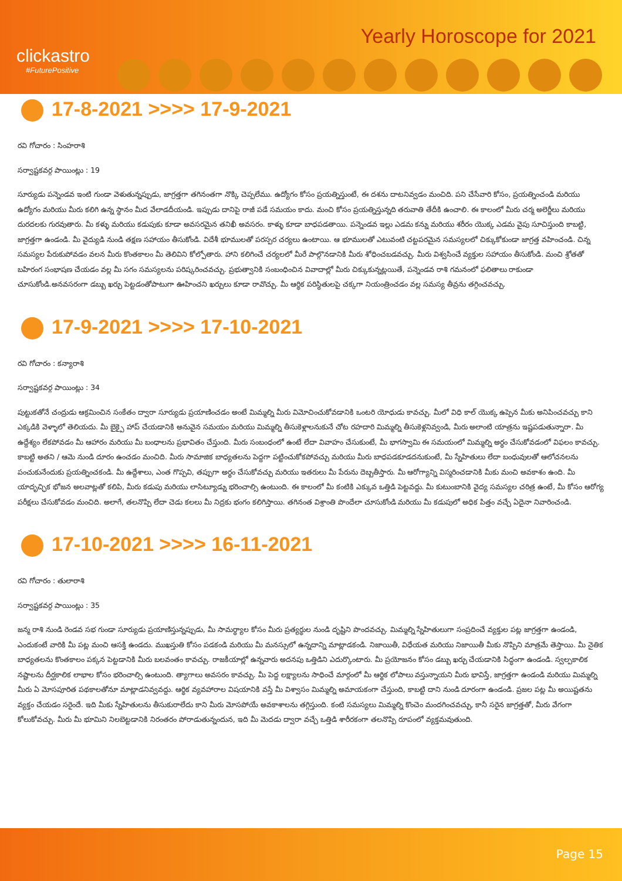clickastro
#FuturePositive
Yearly Horoscope for 2021
17-8-2021 >>>> 17-9-2021
రవి గోచారం : సింహరాశి
సర్వాష్టకవర్గ పాయింట్లు : 19
సూర్యుడు పన్నెండవ ఇంటి గుండా వెళుతున్నప్పుడు, జాగ్రత్తగా తగినంతగా నొక్కి చెప్పలేము. ఉద్యోగం కోసం ప్రయత్నిస్తుంటే, ఈ దశను దాటనివ్వడం మంచిది. పని చేసేవారి కోసం, ప్రయత్నించండి మరియు ఉద్యోగం మరియు మీరు కలిగి ఉన్న స్థానం మీద వేలాడదీయండి. ఇప్పుడు దానిపై రాజీ పడే సమయం కాదు. మంచి కోసం ప్రయత్నిస్తున్నది తరువాతి తేదీకి ఉంచాలి. ఈ కాలంలో మీరు చర్మ అలెర్జీలు మరియు దురదలకు గురవుతారు. మీ కళ్ళు మరియు కడుపుకు కూడా అవసరమైన తనిఖీ అవసరం. కాళ్ళు కూడా బాధపడతాయి. పన్నెండవ ఇల్లు ఎడమ కన్ను మరియు శరీరం యొక్క ఎడమ వైపు సూచిస్తుంది కాబట్టి, జాగ్రత్తగా ఉండండి. మీ వైద్యుడి నుండి తక్షణ సహాయం తీసుకోండి. విదేశీ భూములతో పరస్పర చర్యలు ఉంటాయి. ఆ భూములతో ఎటువంటి చట్టపరమైన సమస్యలలో చిక్కుకోకుండా జాగ్రత్త వహించండి. చిన్న సమస్యల పేరుకుపోవడం వలన మీరు కొంతకాలం మీ తెలివిని కోల్పోతారు. హాని కలిగించే చర్యలలో మీరే పాల్గొనడానికి మీరు శోధించబడవచ్చు. మీరు విశ్వసించే వ్యక్తుల సహాయం తీసుకోండి. మంచి శ్రోతతో బహిరంగ సంభాషణ చేయడం వల్ల మీ సగం సమస్యలను పరిష్కరించవచ్చు. ప్రభుత్వానికి సంబంధించిన వివాదాల్లో మీరు చిక్కుకున్నట్లయితే, పన్నెండవ రాశి గమనంలో ఫలితాలు రాకుండా చూసుకోండి.అనవసరంగా డబ్బు ఖర్చు పెట్టడంతోపాటుగా ఊహించని ఖర్చులు కూడా రావొచ్చు. మీ ఆర్థిక పరిస్థితులపై చక్కగా నియంత్రించడం వల్ల సమస్య తీవ్రను తగ్గించవచ్చు.
17-9-2021 >>>> 17-10-2021
రవి గోచారం : కన్యారాశి
సర్వాష్టకవర్గ పాయింట్లు : 34
పుట్టుకతోనే చంద్రుడు ఆక్రమించిన సంకేతం ద్వారా సూర్యుడు ప్రయాణించడం అంటే మిమ్మల్ని మీరు విమోచించుకోవడానికి ఒంటరి యోధుడు కావచ్చు. మీలో విధి కాల్ యొక్క ఉప్పెన మీకు అనిపించవచ్చు కాని ఎక్కడికి వెళ్ళాలో తెలియదు. మీ బైక్పై హాప్ చేయడానికి అనువైన సమయం మరియు మిమ్మల్ని తీసుకెళ్లాలనుకునే చోట రహదారి మిమ్మల్ని తీసుకెళ్లనివ్వండి, మీరు అలాంటి యాత్రను ఇష్టపడుతున్నారా. మీ ఉద్దేశ్యం లేకపోవడం మీ ఆహారం మరియు మీ బంధాలను ప్రభావితం చేస్తుంది. మీరు సంబంధంలో ఉంటే లేదా వివాహం చేసుకుంటే, మీ భాగస్వామి ఈ సమయంలో మిమ్మల్ని అర్థం చేసుకోవడంలో విఫలం కావచ్చు. కాబట్టి అతని / ఆమె నుండి దూరం ఉంచడం మంచిది. మీరు సామాజిక బాధ్యతలను పెద్దగా పట్టించుకోకపోవచ్చు మరియు మీరు బాధపడకూడదనుకుంటే, మీ స్నేహితులు లేదా బంధువులతో ఆలోచనలను పంచుకునేందుకు ప్రయత్నించకండి. మీ ఉద్దేశాలు, ఎంత గొప్పవి, తప్పుగా అర్థం చేసుకోవచ్చు మరియు ఇతరులు మీ పేరును దెబ్బతీస్తారు. మీ ఆరోగ్యాన్ని విస్మరించడానికి మీకు మంచి అవకాశం ఉంది. మీ యాదృచ్ఛిక భోజన అలవాట్లతో కలిపి, మీరు కడుపు మరియు లాసిట్యూడ్ను భరించాల్సి ఉంటుంది. ఈ కాలంలో మీ కంటికి ఎక్కువ ఒత్తిడి పెట్టవద్దు. మీ కుటుంబానికి వైద్య సమస్యల చరిత్ర ఉంటే, మీ కోసం ఆరోగ్య పరీక్షలు చేసుకోవడం మంచిది. అలాగే, తలనొప్పి లేదా చెడు కలలు మీ నిద్రకు భంగం కలిగిస్తాయి. తగినంత విశ్రాంతి పొందేలా చూసుకోండి మరియు మీ కడుపులో అధిక పిత్తం వచ్చే ఏదైనా నివారించండి.
17-10-2021 >>>> 16-11-2021
రవి గోచారం : తులారాశి
సర్వాష్టకవర్గ పాయింట్లు : 35
జన్మ రాశి నుండి రెండవ సభ గుండా సూర్యుడు ప్రయాణిస్తున్నప్పుడు, మీ సామర్థ్యాల కోసం మీరు ప్రత్యర్థుల నుండి దృష్టిని పొందవచ్చు. మిమ్మల్ని స్నేహితులుగా సంప్రదించే వ్యక్తుల పట్ల జాగ్రత్తగా ఉండండి, ఎందుకంటే వారికి మీ పట్ల మంచి ఆసక్తి ఉండదు. ముఖస్తుతి కోసం పడకండి మరియు మీ మనస్సులో ఉన్నదాన్ని మాట్లాడకండి. నిజాయితీ, విధేయత మరియు నిజాయితీ మీకు నొప్పిని మాత్రమే తెస్తాయి. మీ నైతిక బాధ్యతలను కొంతకాలం పక్కన పెట్టడానికి మీరు బలవంతం కావచ్చు. రాజకీయాల్లో ఉన్నవారు అదనపు ఒత్తిడిని ఎదుర్కొంటారు. మీ ప్రయోజనం కోసం డబ్బు ఖర్చు చేయడానికి సిద్ధంగా ఉండండి. స్వల్పకాలిక నష్టాలను దీర్ఘకాలిక లాభాల కోసం భరించాల్సి ఉంటుంది. త్యాగాలు అవసరం కావచ్చు. మీ పెద్ద లక్ష్యాలను సాధించే మార్గంలో మీ ఆర్థిక లోపాలు వస్తున్నాయని మీరు భావిస్తే, జాగ్రత్తగా ఉండండి మరియు మిమ్మల్ని మీరు ఏ మోసపూరిత పథకాలతోనూ మాట్లాడనివ్వవద్దు. ఆర్థిక వ్యవహారాల విషయానికి వస్తే మీ విశ్వాసం మిమ్మల్ని అమాయకంగా చేస్తుంది, కాబట్టి దాని నుండి దూరంగా ఉండండి. ప్రజల పట్ల మీ అయిష్టతను వ్యక్తం చేయడం సరైందే. ఇది మీకు స్నేహితులను తీసుకురాలేదు కాని మీరు మోసపోయే అవకాశాలను తగ్గిస్తుంది. కంటి సమస్యలు మిమ్మల్ని కొంచెం మందగించవచ్చు, కానీ సరైన జాగ్రత్తతో, మీరు వేగంగా కోలుకోవచ్చు. మీరు మీ భూమిని నిలబెట్టడానికి నిరంతరం పోరాడుతున్నందున, ఇది మీ మెదడు ద్వారా వచ్చే ఒత్తిడి శారీరకంగా తలనొప్పి రూపంలో వ్యక్తమవుతుంది.
Page 15